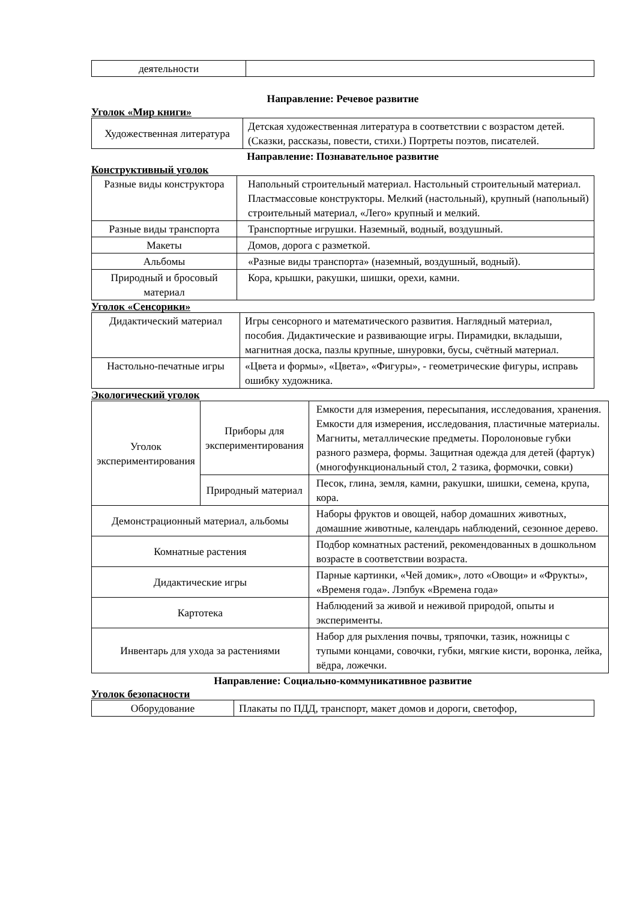| деятельности | |
Направление: Речевое развитие
Уголок «Мир книги»
| Художественная литература | Детская художественная литература в соответствии с возрастом детей. (Сказки, рассказы, повести, стихи.) Портреты поэтов, писателей. |
Направление: Познавательное развитие
Конструктивный уголок
| Разные виды конструктора | Напольный строительный материал. Настольный строительный материал. Пластмассовые конструкторы. Мелкий (настольный), крупный (напольный) строительный материал, «Лего» крупный и мелкий. |
| Разные виды транспорта | Транспортные игрушки. Наземный, водный, воздушный. |
| Макеты | Домов, дорога с разметкой. |
| Альбомы | «Разные виды транспорта» (наземный, воздушный, водный). |
| Природный и бросовый материал | Кора, крышки, ракушки, шишки, орехи, камни. |
Уголок «Сенсорики»
| Дидактический материал | Игры сенсорного и математического развития. Наглядный материал, пособия. Дидактические и развивающие игры. Пирамидки, вкладыши, магнитная доска, пазлы крупные, шнуровки, бусы, счётный материал. |
| Настольно-печатные игры | «Цвета и формы», «Цвета», «Фигуры», - геометрические фигуры, исправь ошибку художника. |
Экологический уголок
| Уголок экспериментирования | Приборы для экспериментирования | Емкости для измерения, пересыпания, исследования, хранения. Емкости для измерения, исследования, пластичные материалы. Магниты, металлические предметы. Поролоновые губки разного размера, формы. Защитная одежда для детей (фартук) (многофункциональный стол, 2 тазика, формочки, совки) |
| | Природный материал | Песок, глина, земля, камни, ракушки, шишки, семена, крупа, кора. |
| Демонстрационный материал, альбомы | | Наборы фруктов и овощей, набор домашних животных, домашние животные, календарь наблюдений, сезонное дерево. |
| Комнатные растения | | Подбор комнатных растений, рекомендованных в дошкольном возрасте в соответствии возраста. |
| Дидактические игры | | Парные картинки, «Чей домик», лото «Овощи» и «Фрукты», «Временя года». Лэпбук «Времена года» |
| Картотека | | Наблюдений за живой и неживой природой, опыты и эксперименты. |
| Инвентарь для ухода за растениями | | Набор для рыхления почвы, тряпочки, тазик, ножницы с тупыми концами, совочки, губки, мягкие кисти, воронка, лейка, вёдра, ложечки. |
Направление: Социально-коммуникативное развитие
Уголок безопасности
| Оборудование | Плакаты по ПДД, транспорт, макет домов и дороги, светофор, |